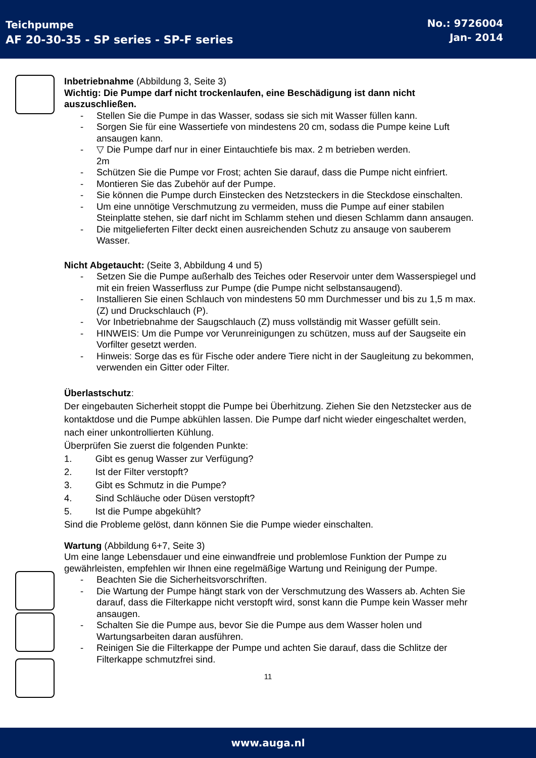Teichpumpe
AF 20-30-35 - SP series - SP-F series
No.: 9726004
Jan- 2014
Inbetriebnahme (Abbildung 3, Seite 3)
Wichtig: Die Pumpe darf nicht trockenlaufen, eine Beschädigung ist dann nicht auszuschließen.
- Stellen Sie die Pumpe in das Wasser, sodass sie sich mit Wasser füllen kann.
- Sorgen Sie für eine Wassertiefe von mindestens 20 cm, sodass die Pumpe keine Luft ansaugen kann.
- ▽ Die Pumpe darf nur in einer Eintauchtiefe bis max. 2 m betrieben werden.
2m
- Schützen Sie die Pumpe vor Frost; achten Sie darauf, dass die Pumpe nicht einfriert.
- Montieren Sie das Zubehör auf der Pumpe.
- Sie können die Pumpe durch Einstecken des Netzsteckers in die Steckdose einschalten.
- Um eine unnötige Verschmutzung zu vermeiden, muss die Pumpe auf einer stabilen Steinplatte stehen, sie darf nicht im Schlamm stehen und diesen Schlamm dann ansaugen.
- Die mitgelieferten Filter deckt einen ausreichenden Schutz zu ansauge von sauberem Wasser.
Nicht Abgetaucht: (Seite 3, Abbildung 4 und 5)
- Setzen Sie die Pumpe außerhalb des Teiches oder Reservoir unter dem Wasserspiegel und mit ein freien Wasserfluss zur Pumpe (die Pumpe nicht selbstansaugend).
- Installieren Sie einen Schlauch von mindestens 50 mm Durchmesser und bis zu 1,5 m max. (Z) und Druckschlauch (P).
- Vor Inbetriebnahme der Saugschlauch (Z) muss vollständig mit Wasser gefüllt sein.
- HINWEIS: Um die Pumpe vor Verunreinigungen zu schützen, muss auf der Saugseite ein Vorfilter gesetzt werden.
- Hinweis: Sorge das es für Fische oder andere Tiere nicht in der Saugleitung zu bekommen, verwenden ein Gitter oder Filter.
Überlastschutz:
Der eingebauten Sicherheit stoppt die Pumpe bei Überhitzung. Ziehen Sie den Netzstecker aus de kontaktdose und die Pumpe abkühlen lassen. Die Pumpe darf nicht wieder eingeschaltet werden, nach einer unkontrollierten Kühlung.
Überprüfen Sie zuerst die folgenden Punkte:
1. Gibt es genug Wasser zur Verfügung?
2. Ist der Filter verstopft?
3. Gibt es Schmutz in die Pumpe?
4. Sind Schläuche oder Düsen verstopft?
5. Ist die Pumpe abgekühlt?
Sind die Probleme gelöst, dann können Sie die Pumpe wieder einschalten.
Wartung (Abbildung 6+7, Seite 3)
Um eine lange Lebensdauer und eine einwandfreie und problemlose Funktion der Pumpe zu gewährleisten, empfehlen wir Ihnen eine regelmäßige Wartung und Reinigung der Pumpe.
- Beachten Sie die Sicherheitsvorschriften.
- Die Wartung der Pumpe hängt stark von der Verschmutzung des Wassers ab. Achten Sie darauf, dass die Filterkappe nicht verstopft wird, sonst kann die Pumpe kein Wasser mehr ansaugen.
- Schalten Sie die Pumpe aus, bevor Sie die Pumpe aus dem Wasser holen und Wartungsarbeiten daran ausführen.
- Reinigen Sie die Filterkappe der Pumpe und achten Sie darauf, dass die Schlitze der Filterkappe schmutzfrei sind.
11
www.auga.nl